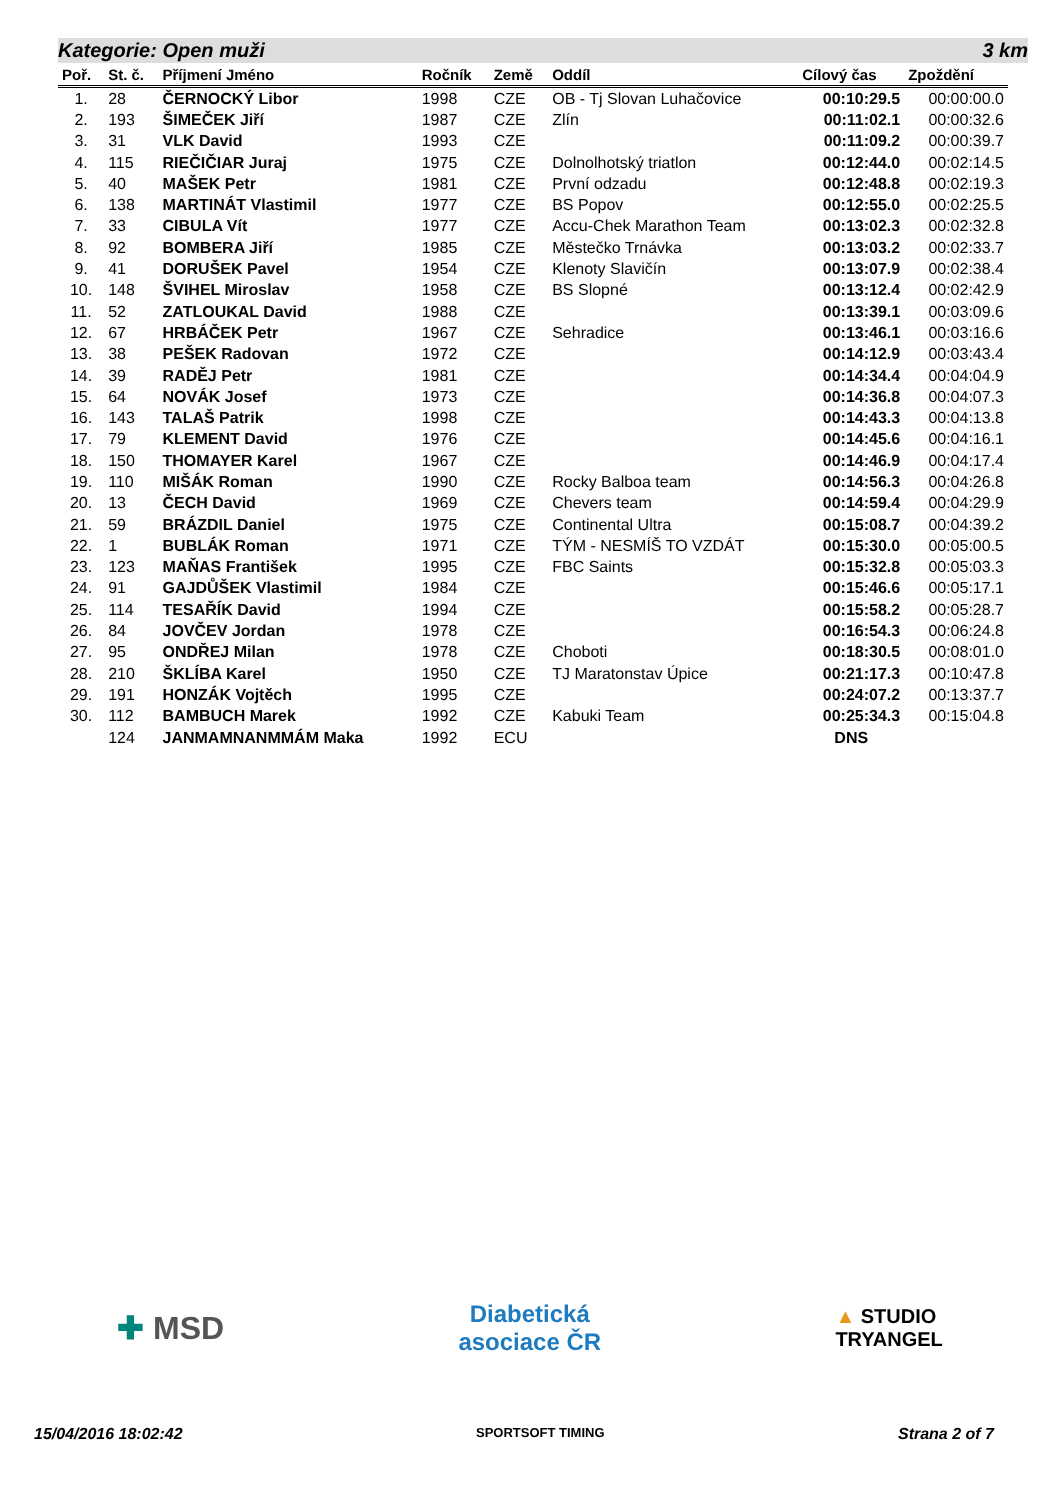Kategorie: Open muži 3 km
| Poř. | St. č. | Příjmení Jméno | Ročník | Země | Oddíl | Cílový čas | Zpoždění |
| --- | --- | --- | --- | --- | --- | --- | --- |
| 1. | 28 | ČERNOCKÝ Libor | 1998 | CZE | OB - Tj Slovan Luhačovice | 00:10:29.5 | 00:00:00.0 |
| 2. | 193 | ŠIMEČEK Jiří | 1987 | CZE | Zlín | 00:11:02.1 | 00:00:32.6 |
| 3. | 31 | VLK David | 1993 | CZE | | 00:11:09.2 | 00:00:39.7 |
| 4. | 115 | RIEČIČIAR Juraj | 1975 | CZE | Dolnolhotský triatlon | 00:12:44.0 | 00:02:14.5 |
| 5. | 40 | MAŠEK Petr | 1981 | CZE | První odzadu | 00:12:48.8 | 00:02:19.3 |
| 6. | 138 | MARTINÁT Vlastimil | 1977 | CZE | BS Popov | 00:12:55.0 | 00:02:25.5 |
| 7. | 33 | CIBULA Vít | 1977 | CZE | Accu-Chek Marathon Team | 00:13:02.3 | 00:02:32.8 |
| 8. | 92 | BOMBERA Jiří | 1985 | CZE | Městečko Trnávka | 00:13:03.2 | 00:02:33.7 |
| 9. | 41 | DORUŠEK Pavel | 1954 | CZE | Klenoty Slavičín | 00:13:07.9 | 00:02:38.4 |
| 10. | 148 | ŠVIHEL Miroslav | 1958 | CZE | BS Slopné | 00:13:12.4 | 00:02:42.9 |
| 11. | 52 | ZATLOUKAL David | 1988 | CZE | | 00:13:39.1 | 00:03:09.6 |
| 12. | 67 | HRBÁČEK Petr | 1967 | CZE | Sehradice | 00:13:46.1 | 00:03:16.6 |
| 13. | 38 | PEŠEK Radovan | 1972 | CZE | | 00:14:12.9 | 00:03:43.4 |
| 14. | 39 | RADĚJ Petr | 1981 | CZE | | 00:14:34.4 | 00:04:04.9 |
| 15. | 64 | NOVÁK Josef | 1973 | CZE | | 00:14:36.8 | 00:04:07.3 |
| 16. | 143 | TALAŠ Patrik | 1998 | CZE | | 00:14:43.3 | 00:04:13.8 |
| 17. | 79 | KLEMENT David | 1976 | CZE | | 00:14:45.6 | 00:04:16.1 |
| 18. | 150 | THOMAYER Karel | 1967 | CZE | | 00:14:46.9 | 00:04:17.4 |
| 19. | 110 | MIŠÁK Roman | 1990 | CZE | Rocky Balboa team | 00:14:56.3 | 00:04:26.8 |
| 20. | 13 | ČECH David | 1969 | CZE | Chevers team | 00:14:59.4 | 00:04:29.9 |
| 21. | 59 | BRÁZDIL Daniel | 1975 | CZE | Continental Ultra | 00:15:08.7 | 00:04:39.2 |
| 22. | 1 | BUBLÁK Roman | 1971 | CZE | TÝM - NESMÍŠ TO VZDÁT | 00:15:30.0 | 00:05:00.5 |
| 23. | 123 | MAŇAS František | 1995 | CZE | FBC Saints | 00:15:32.8 | 00:05:03.3 |
| 24. | 91 | GAJDŮŠEK Vlastimil | 1984 | CZE | | 00:15:46.6 | 00:05:17.1 |
| 25. | 114 | TESAŘÍK David | 1994 | CZE | | 00:15:58.2 | 00:05:28.7 |
| 26. | 84 | JOVČEV Jordan | 1978 | CZE | | 00:16:54.3 | 00:06:24.8 |
| 27. | 95 | ONDŘEJ Milan | 1978 | CZE | Choboti | 00:18:30.5 | 00:08:01.0 |
| 28. | 210 | ŠKLÍBA Karel | 1950 | CZE | TJ Maratonstav Úpice | 00:21:17.3 | 00:10:47.8 |
| 29. | 191 | HONZÁK Vojtěch | 1995 | CZE | | 00:24:07.2 | 00:13:37.7 |
| 30. | 112 | BAMBUCH Marek | 1992 | CZE | Kabuki Team | 00:25:34.3 | 00:15:04.8 |
| | 124 | JANMAMNANMMÁM Maka | 1992 | ECU | | DNS | |
✚ MSD Diabetická
asociace ČR ▲ STUDIO
TRYANGEL
15/04/2016 18:02:42 SPORTSOFT TIMING Strana 2 of 7